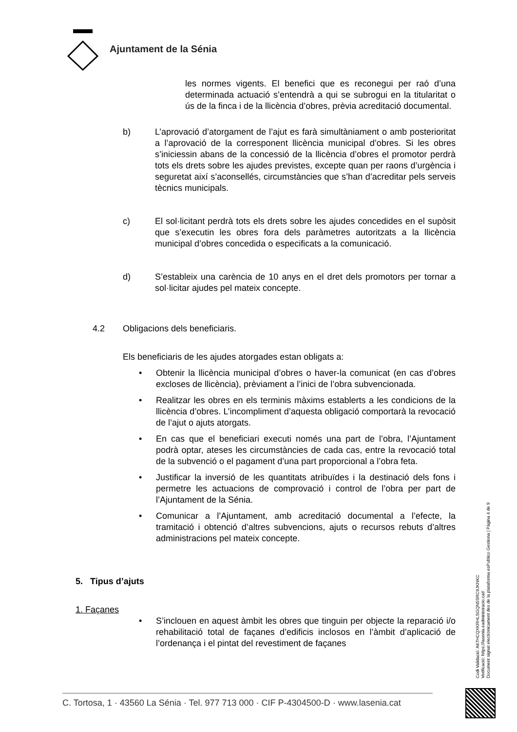Ajuntament de la Sénia
les normes vigents. El benefici que es reconegui per raó d’una determinada actuació s’entendrà a qui se subrogui en la titularitat o ús de la finca i de la llicència d’obres, prèvia acreditació documental.
b) L’aprovació d’atorgament de l’ajut es farà simultàniament o amb posterioritat a l’aprovació de la corresponent llicència municipal d’obres. Si les obres s’iniciessin abans de la concessió de la llicència d’obres el promotor perdrà tots els drets sobre les ajudes previstes, excepte quan per raons d’urgència i seguretat així s’aconsellés, circumstàncies que s’han d’acreditar pels serveis tècnics municipals.
c) El sol·licitant perdrà tots els drets sobre les ajudes concedides en el supòsit que s’executin les obres fora dels paràmetres autoritzats a la llicència municipal d’obres concedida o especificats a la comunicació.
d) S’estableix una carència de 10 anys en el dret dels promotors per tornar a sol·licitar ajudes pel mateix concepte.
4.2 Obligacions dels beneficiaris.
Els beneficiaris de les ajudes atorgades estan obligats a:
• Obtenir la llicència municipal d’obres o haver-la comunicat (en cas d’obres excloses de llicència), prèviament a l’inici de l’obra subvencionada.
• Realitzar les obres en els terminis màxims establerts a les condicions de la llicència d’obres. L’incompliment d’aquesta obligació comportarà la revocació de l’ajut o ajuts atorgats.
• En cas que el beneficiari executi només una part de l’obra, l’Ajuntament podrà optar, ateses les circumstàncies de cada cas, entre la revocació total de la subvenció o el pagament d’una part proporcional a l’obra feta.
• Justificar la inversió de les quantitats atribuïdes i la destinació dels fons i permetre les actuacions de comprovació i control de l’obra per part de l’Ajuntament de la Sénia.
• Comunicar a l’Ajuntament, amb acreditació documental a l’efecte, la tramitació i obtenció d’altres subvencions, ajuts o recursos rebuts d’altres administracions pel mateix concepte.
5. Tipus d’ajuts
1. Façanes
• S’inclouen en aquest àmbit les obres que tinguin per objecte la reparació i/o rehabilitació total de façanes d’edificis inclosos en l’àmbit d’aplicació de l’ordenança i el pintat del revestiment de façanes
Codi Validació: A67HCQXKRHLSGQN5SRC9JKNKC
Verificació: https://lasenia.eadministracio.cat/
Document signat electrònicament des de la plataforma esPublico Gestiona | Pàgina 4 de 9
C. Tortosa, 1 · 43560 La Sénia · Tel. 977 713 000 · CIF P-4304500-D · www.lasenia.cat